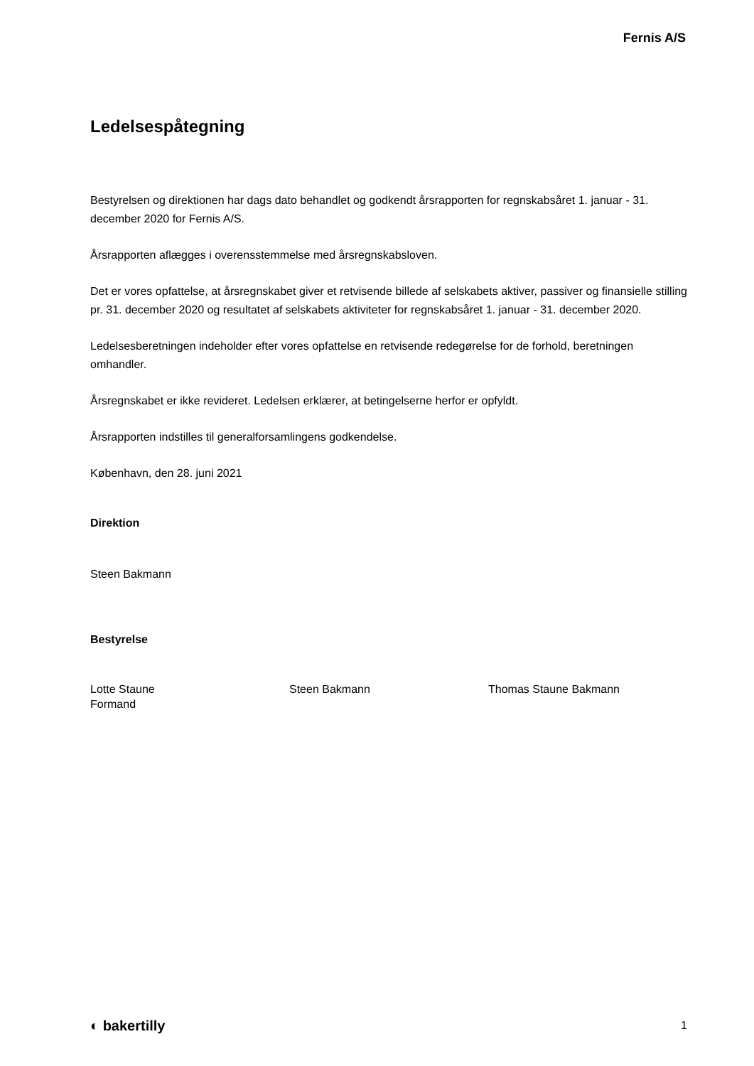Fernis A/S
Ledelsespåtegning
Bestyrelsen og direktionen har dags dato behandlet og godkendt årsrapporten for regnskabsåret 1. januar - 31. december 2020 for Fernis A/S.
Årsrapporten aflægges i overensstemmelse med årsregnskabsloven.
Det er vores opfattelse, at årsregnskabet giver et retvisende billede af selskabets aktiver, passiver og finansielle stilling pr. 31. december 2020 og resultatet af selskabets aktiviteter for regnskabsåret 1. januar - 31. december 2020.
Ledelsesberetningen indeholder efter vores opfattelse en retvisende redegørelse for de forhold, beretningen omhandler.
Årsregnskabet er ikke revideret. Ledelsen erklærer, at betingelserne herfor er opfyldt.
Årsrapporten indstilles til generalforsamlingens godkendelse.
København, den 28. juni 2021
Direktion
Steen Bakmann
Bestyrelse
Lotte Staune
Formand
Steen Bakmann Thomas Staune Bakmann
◐ bakertilly 1